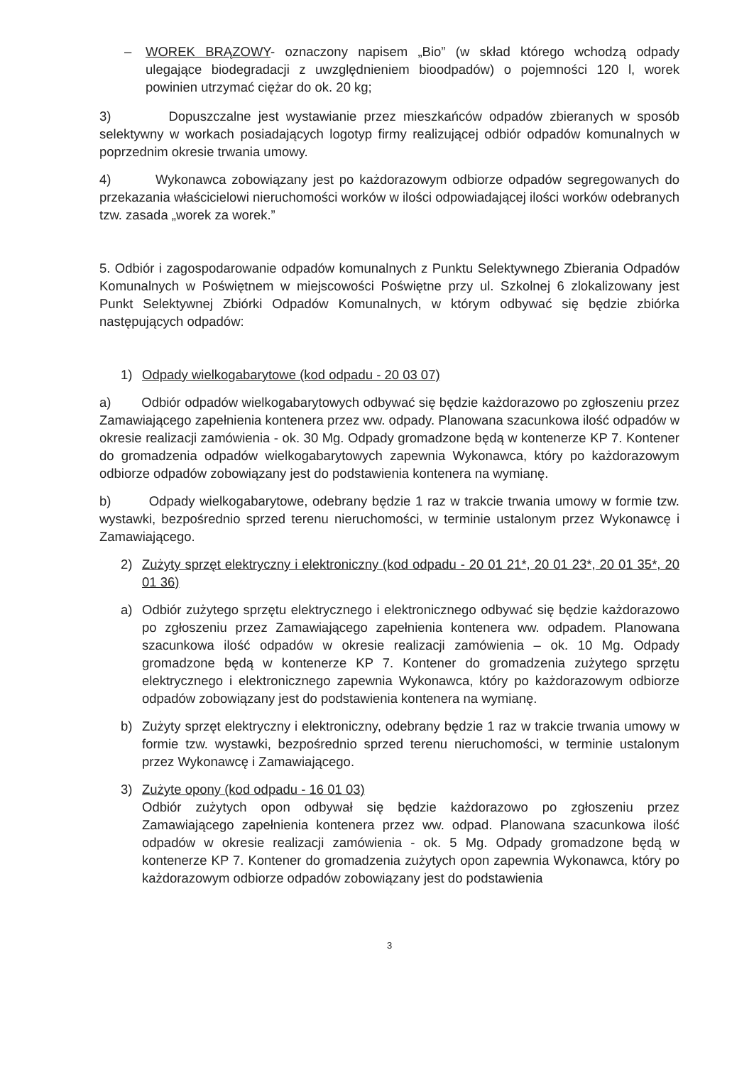– WOREK BRĄZOWY- oznaczony napisem „Bio” (w skład którego wchodzą odpady ulegające biodegradacji z uwzględnieniem bioodpadów) o pojemności 120 l, worek powinien utrzymać ciężar do ok. 20 kg;
3) Dopuszczalne jest wystawianie przez mieszkańców odpadów zbieranych w sposób selektywny w workach posiadających logotyp firmy realizującej odbiór odpadów komunalnych w poprzednim okresie trwania umowy.
4) Wykonawca zobowiązany jest po każdorazowym odbiorze odpadów segregowanych do przekazania właścicielowi nieruchomości worków w ilości odpowiadającej ilości worków odebranych tzw. zasada „worek za worek.”
5. Odbiór i zagospodarowanie odpadów komunalnych z Punktu Selektywnego Zbierania Odpadów Komunalnych w Poświętnem w miejscowości Poświętne przy ul. Szkolnej 6 zlokalizowany jest Punkt Selektywnej Zbiórki Odpadów Komunalnych, w którym odbywać się będzie zbiórka następujących odpadów:
1) Odpady wielkogabarytowe (kod odpadu - 20 03 07)
a) Odbiór odpadów wielkogabarytowych odbywać się będzie każdorazowo po zgłoszeniu przez Zamawiającego zapełnienia kontenera przez ww. odpady. Planowana szacunkowa ilość odpadów w okresie realizacji zamówienia - ok. 30 Mg. Odpady gromadzone będą w kontenerze KP 7. Kontener do gromadzenia odpadów wielkogabarytowych zapewnia Wykonawca, który po każdorazowym odbiorze odpadów zobowiązany jest do podstawienia kontenera na wymianę.
b) Odpady wielkogabarytowe, odebrany będzie 1 raz w trakcie trwania umowy w formie tzw. wystawki, bezpośrednio sprzed terenu nieruchomości, w terminie ustalonym przez Wykonawcę i Zamawiającego.
2) Zużyty sprzęt elektryczny i elektroniczny (kod odpadu - 20 01 21*, 20 01 23*, 20 01 35*, 20 01 36)
a) Odbiór zużytego sprzętu elektrycznego i elektronicznego odbywać się będzie każdorazowo po zgłoszeniu przez Zamawiającego zapełnienia kontenera ww. odpadem. Planowana szacunkowa ilość odpadów w okresie realizacji zamówienia – ok. 10 Mg. Odpady gromadzone będą w kontenerze KP 7. Kontener do gromadzenia zużytego sprzętu elektrycznego i elektronicznego zapewnia Wykonawca, który po każdorazowym odbiorze odpadów zobowiązany jest do podstawienia kontenera na wymianę.
b) Zużyty sprzęt elektryczny i elektroniczny, odebrany będzie 1 raz w trakcie trwania umowy w formie tzw. wystawki, bezpośrednio sprzed terenu nieruchomości, w terminie ustalonym przez Wykonawcę i Zamawiającego.
3) Zużyte opony (kod odpadu - 16 01 03)
Odbiór zużytych opon odbywał się będzie każdorazowo po zgłoszeniu przez Zamawiającego zapełnienia kontenera przez ww. odpad. Planowana szacunkowa ilość odpadów w okresie realizacji zamówienia - ok. 5 Mg. Odpady gromadzone będą w kontenerze KP 7. Kontener do gromadzenia zużytych opon zapewnia Wykonawca, który po każdorazowym odbiorze odpadów zobowiązany jest do podstawienia
3